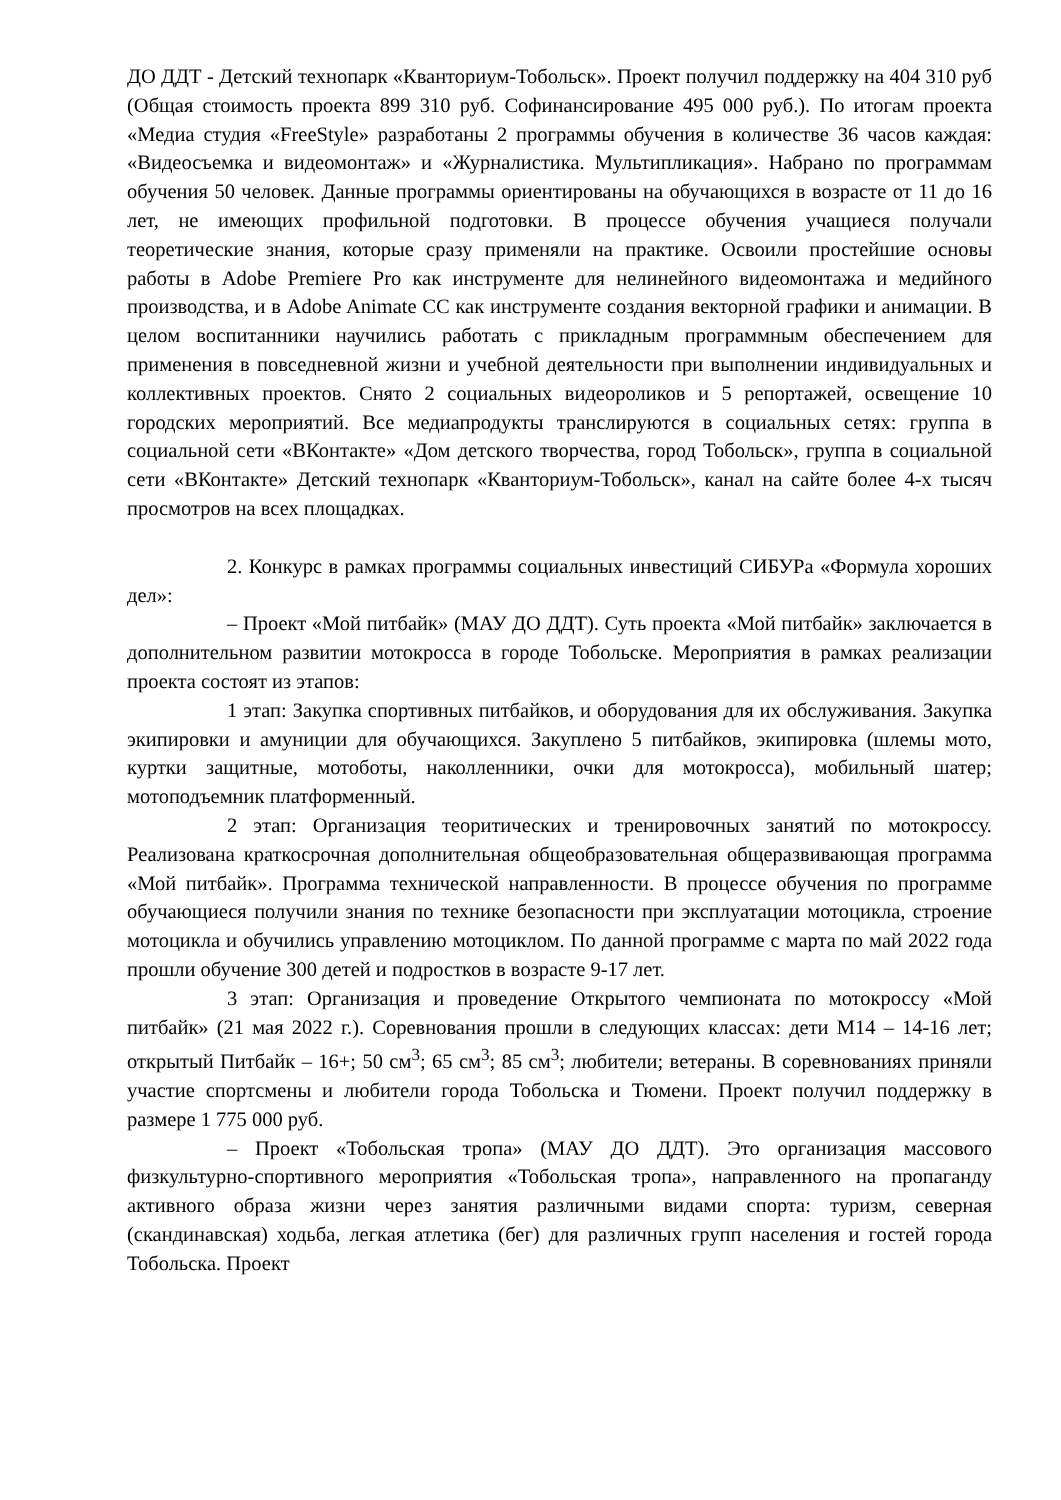ДО ДДТ - Детский технопарк «Кванториум-Тобольск». Проект получил поддержку на 404 310 руб (Общая стоимость проекта 899 310 руб. Софинансирование 495 000 руб.). По итогам проекта «Медиа студия «FreeStyle» разработаны 2 программы обучения в количестве 36 часов каждая: «Видеосъемка и видеомонтаж» и «Журналистика. Мультипликация». Набрано по программам обучения 50 человек. Данные программы ориентированы на обучающихся в возрасте от 11 до 16 лет, не имеющих профильной подготовки. В процессе обучения учащиеся получали теоретические знания, которые сразу применяли на практике. Освоили простейшие основы работы в Adobe Premiere Pro как инструменте для нелинейного видеомонтажа и медийного производства, и в Adobe Animate CC как инструменте создания векторной графики и анимации. В целом воспитанники научились работать с прикладным программным обеспечением для применения в повседневной жизни и учебной деятельности при выполнении индивидуальных и коллективных проектов. Снято 2 социальных видеороликов и 5 репортажей, освещение 10 городских мероприятий. Все медиапродукты транслируются в социальных сетях: группа в социальной сети «ВКонтакте» «Дом детского творчества, город Тобольск», группа в социальной сети «ВКонтакте» Детский технопарк «Кванториум-Тобольск», канал на сайте более 4-х тысяч просмотров на всех площадках.
2. Конкурс в рамках программы социальных инвестиций СИБУРа «Формула хороших дел»:
– Проект «Мой питбайк» (МАУ ДО ДДТ). Суть проекта «Мой питбайк» заключается в дополнительном развитии мотокросса в городе Тобольске. Мероприятия в рамках реализации проекта состоят из этапов:
1 этап: Закупка спортивных питбайков, и оборудования для их обслуживания. Закупка экипировки и амуниции для обучающихся. Закуплено 5 питбайков, экипировка (шлемы мото, куртки защитные, мотоботы, наколленники, очки для мотокросса), мобильный шатер; мотоподъемник платформенный.
2 этап: Организация теоритических и тренировочных занятий по мотокроссу. Реализована краткосрочная дополнительная общеобразовательная общеразвивающая программа «Мой питбайк». Программа технической направленности. В процессе обучения по программе обучающиеся получили знания по технике безопасности при эксплуатации мотоцикла, строение мотоцикла и обучились управлению мотоциклом. По данной программе с марта по май 2022 года прошли обучение 300 детей и подростков в возрасте 9-17 лет.
3 этап: Организация и проведение Открытого чемпионата по мотокроссу «Мой питбайк» (21 мая 2022 г.). Соревнования прошли в следующих классах: дети М14 – 14-16 лет; открытый Питбайк – 16+; 50 см<sup>3</sup>; 65 см<sup>3</sup>; 85 см<sup>3</sup>; любители; ветераны. В соревнованиях приняли участие спортсмены и любители города Тобольска и Тюмени. Проект получил поддержку в размере 1 775 000 руб.
– Проект «Тобольская тропа» (МАУ ДО ДДТ). Это организация массового физкультурно-спортивного мероприятия «Тобольская тропа», направленного на пропаганду активного образа жизни через занятия различными видами спорта: туризм, северная (скандинавская) ходьба, легкая атлетика (бег) для различных групп населения и гостей города Тобольска. Проект